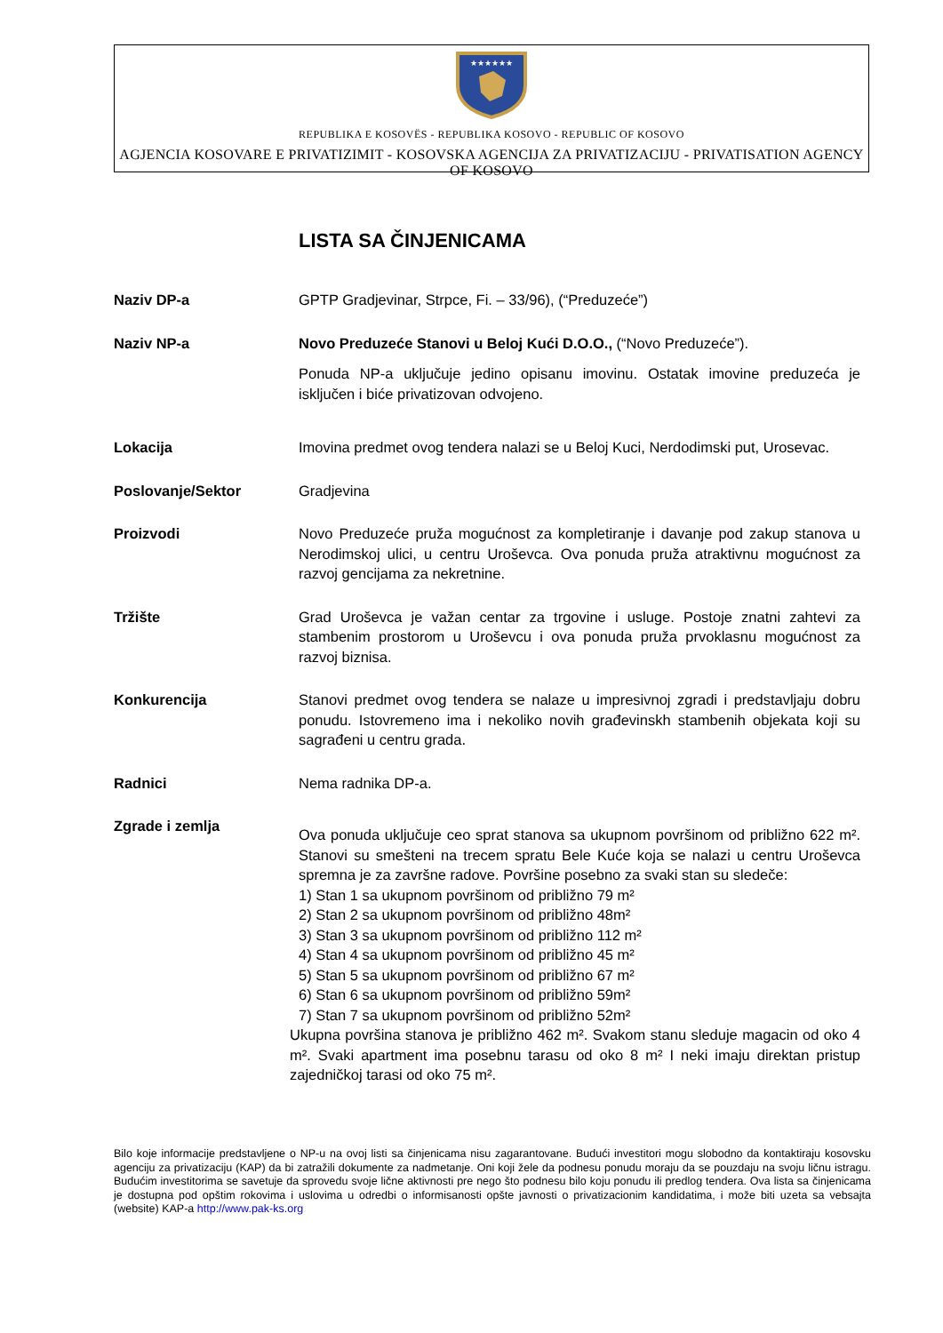★★★★★★
REPUBLIKA E KOSOVËS - REPUBLIKA KOSOVO - REPUBLIC OF KOSOVO
AGJENCIA KOSOVARE E PRIVATIZIMIT - KOSOVSKA AGENCIJA ZA PRIVATIZACIJU - PRIVATISATION AGENCY OF KOSOVO
LISTA SA ČINJENICAMA
Naziv DP-a GPTP Gradjevinar, Strpce, Fi. – 33/96), (“Preduzeće”)
Naziv NP-a Novo Preduzeće Stanovi u Beloj Kući D.O.O., (“Novo Preduzeće”).
Ponuda NP-a uključuje jedino opisanu imovinu. Ostatak imovine preduzeća je isključen i biće privatizovan odvojeno.
Lokacija Imovina predmet ovog tendera nalazi se u Beloj Kuci, Nerdodimski put, Urosevac.
Poslovanje/Sektor Gradjevina
Proizvodi Novo Preduzeće pruža mogućnost za kompletiranje i davanje pod zakup stanova u Nerodimskoj ulici, u centru Uroševca. Ova ponuda pruža atraktivnu mogućnost za razvoj gencijama za nekretnine.
Tržište Grad Uroševca je važan centar za trgovine i usluge. Postoje znatni zahtevi za stambenim prostorom u Uroševcu i ova ponuda pruža prvoklasnu mogućnost za razvoj biznisa.
Konkurencija Stanovi predmet ovog tendera se nalaze u impresivnoj zgradi i predstavljaju dobru ponudu. Istovremeno ima i nekoliko novih građevinskh stambenih objekata koji su sagrađeni u centru grada.
Radnici Nema radnika DP-a.
Zgrade i zemlja
Ova ponuda uključuje ceo sprat stanova sa ukupnom površinom od približno 622 m². Stanovi su smešteni na trecem spratu Bele Kuće koja se nalazi u centru Uroševca spremna je za završne radove. Površine posebno za svaki stan su sledeče:
1) Stan 1 sa ukupnom površinom od približno 79 m²
2) Stan 2 sa ukupnom površinom od približno 48m²
3) Stan 3 sa ukupnom površinom od približno 112 m²
4) Stan 4 sa ukupnom površinom od približno 45 m²
5) Stan 5 sa ukupnom površinom od približno 67 m²
6) Stan 6 sa ukupnom površinom od približno 59m²
7) Stan 7 sa ukupnom površinom od približno 52m²
Ukupna površina stanova je približno 462 m². Svakom stanu sleduje magacin od oko 4 m². Svaki apartment ima posebnu tarasu od oko 8 m² I neki imaju direktan pristup zajedničkoj tarasi od oko 75 m².
Bilo koje informacije predstavljene o NP-u na ovoj listi sa činjenicama nisu zagarantovane. Budući investitori mogu slobodno da kontaktiraju kosovsku agenciju za privatizaciju (KAP) da bi zatražili dokumente za nadmetanje. Oni koji žele da podnesu ponudu moraju da se pouzdaju na svoju ličnu istragu. Budućim investitorima se savetuje da sprovedu svoje lične aktivnosti pre nego što podnesu bilo koju ponudu ili predlog tendera. Ova lista sa činjenicama je dostupna pod opštim rokovima i uslovima u odredbi o informisanosti opšte javnosti o privatizacionim kandidatima, i može biti uzeta sa vebsajta (website) KAP-a http://www.pak-ks.org